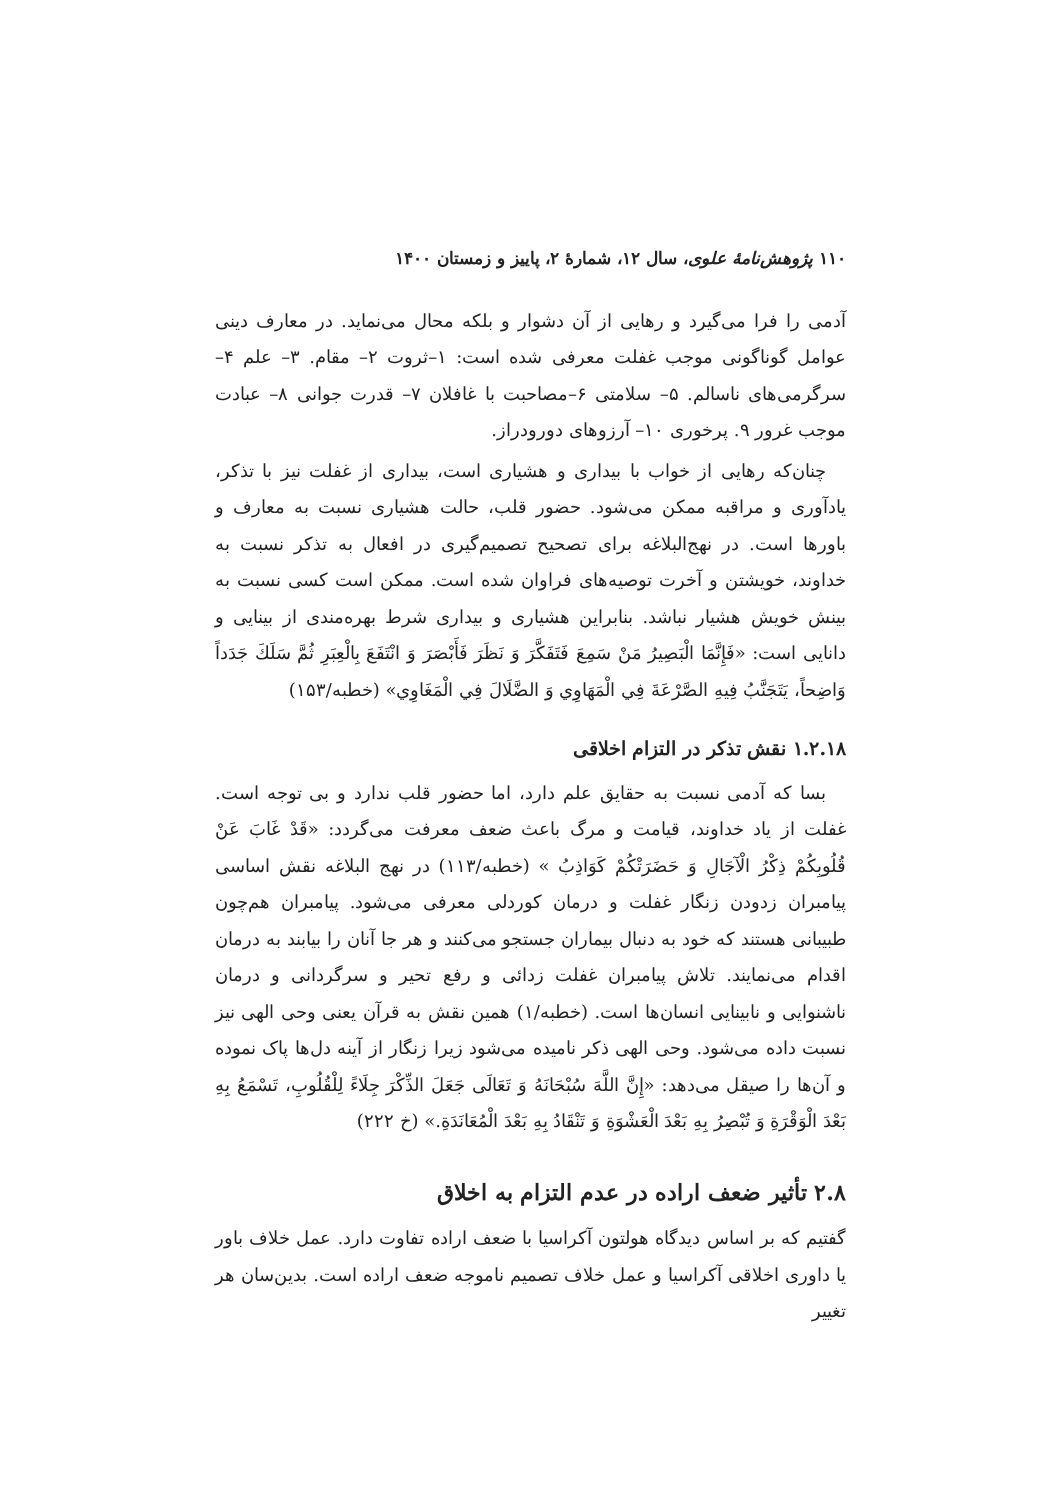۱۱۰ پژوهش‌نامهٔ علوی، سال ۱۲، شمارهٔ ۲، پاییز و زمستان ۱۴۰۰
آدمی را فرا می‌گیرد و رهایی از آن دشوار و بلکه محال می‌نماید. در معارف دینی عوامل گوناگونی موجب غفلت معرفی شده است: ۱–ثروت ۲– مقام. ۳– علم ۴– سرگرمی‌های ناسالم. ۵– سلامتی ۶–مصاحبت با غافلان ۷– قدرت جوانی ۸– عبادت موجب غرور ۹. پرخوری ۱۰– آرزوهای دورودراز.
چنان‌که رهایی از خواب با بیداری و هشیاری است، بیداری از غفلت نیز با تذکر، یادآوری و مراقبه ممکن می‌شود. حضور قلب، حالت هشیاری نسبت به معارف و باورها است. در نهج‌البلاغه برای تصحیح تصمیم‌گیری در افعال به تذکر نسبت به خداوند، خویشتن و آخرت توصیه‌های فراوان شده است. ممکن است کسی نسبت به بینش خویش هشیار نباشد. بنابراین هشیاری و بیداری شرط بهره‌مندی از بینایی و دانایی است: «فَإِنَّمَا الْبَصِيرُ مَنْ سَمِعَ فَتَفَكَّرَ وَ نَظَرَ فَأَبْصَرَ وَ انْتَفَعَ بِالْعِبَرِ ثُمَّ سَلَكَ جَدَداً وَاضِحاً، يَتَجَنَّبُ فِيهِ الصَّرْعَةَ فِي الْمَهَاوِي وَ الضَّلَالَ فِي الْمَغَاوِي» (خطبه/۱۵۳)
۱.۲.۱۸ نقش تذکر در التزام اخلاقی
بسا که آدمی نسبت به حقایق علم دارد، اما حضور قلب ندارد و بی توجه است. غفلت از یاد خداوند، قیامت و مرگ باعث ضعف معرفت می‌گردد: «قَدْ غَابَ عَنْ قُلُوبِكُمْ ذِكْرُ الْآجَالِ وَ حَضَرَتْكُمْ كَوَاذِبُ » (خطبه/۱۱۳) در نهج البلاغه نقش اساسی پیامبران زدودن زنگار غفلت و درمان کوردلی معرفی می‌شود. پیامبران هم‌چون طبیبانی هستند که خود به دنبال بیماران جستجو می‌کنند و هر جا آنان را بیابند به درمان اقدام می‌نمایند. تلاش پیامبران غفلت زدائی و رفع تحیر و سرگردانی و درمان ناشنوایی و نابینایی انسان‌ها است. (خطبه/۱) همین نقش به قرآن یعنی وحی الهی نیز نسبت داده می‌شود. وحی الهی ذکر نامیده می‌شود زیرا زنگار از آینه دل‌ها پاک نموده و آن‌ها را صیقل می‌دهد: «إِنَّ اللَّهَ سُبْحَانَهُ وَ تَعَالَى جَعَلَ الذِّكْرَ جِلَاءً لِلْقُلُوبِ، تَسْمَعُ بِهِ بَعْدَ الْوَقْرَةِ وَ تُبْصِرُ بِهِ بَعْدَ الْعَشْوَةِ وَ تَنْقَادُ بِهِ بَعْدَ الْمُعَانَدَةِ.» (خ ۲۲۲)
۲.۸ تأثیر ضعف اراده در عدم التزام به اخلاق
گفتیم که بر اساس دیدگاه هولتون آکراسیا با ضعف اراده تفاوت دارد. عمل خلاف باور یا داوری اخلاقی آکراسیا و عمل خلاف تصمیم ناموجه ضعف اراده است. بدین‌سان هر تغییر